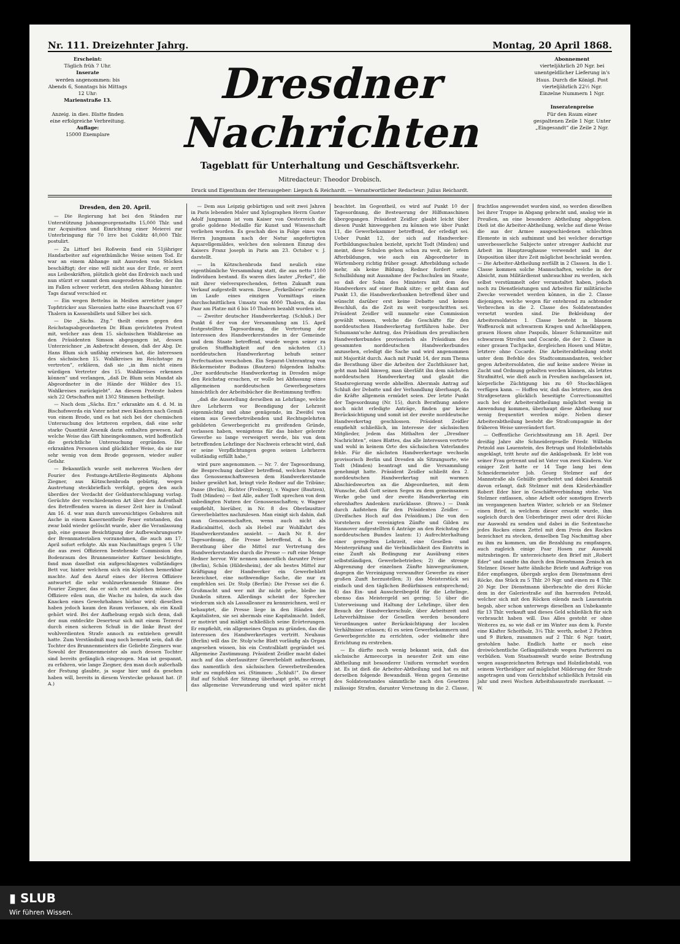Nr. 111. Dreizehnter Jahrg. Montag, 20 April 1868.
Erscheint:
Täglich früh 7 Uhr.
Inserate
werden angenommen: bis Abends 6, Sonntags bis Mittags 12 Uhr:
Marienstraße 13.
Anzeig. in dies. Blatte finden eine erfolgreiche Verbreitung.
Auflage:
15000 Exemplare
Dresdner Nachrichten
Tageblatt für Unterhaltung und Geschäftsverkehr.
Mitredacteur: Theodor Drobisch.
Abonnement
vierteljährlich 20 Ngr. bei unentgeldlicher Lieferung in's Haus. Durch die Königl. Post vierteljährlich 22½ Ngr. Einzelne Nummern 1 Ngr.
Inseratenpreise
Für den Raum einer gespaltenen Zeile 1 Ngr. Unter „Eingesandt“ die Zeile 2 Ngr.
Druck und Eigenthum der Herausgeber: Liepsch & Reichardt. — Verantwortlicher Redacteur: Julius Reichardt.
Dresden, den 20. April.
— Die Regierung hat bei den Ständen zur Unterstützung Johanngeorgenstadts 15,000 Thlr. und zur Acquisition und Einrichtung einer Meierei zur Unterbringung für 70 Irre bei Colditz 40,000 Thlr. postulirt.
— Zu Littorf bei Roßwein fand ein 51jähriger Handarbeiter auf eigenthümliche Weise seinen Tod. Er war an einem Abhange mit Ausroden von Stöcken beschäftigt; der eine will nicht aus der Erde, er zerrt aus Leibeskräften, plötzlich giebt das Erdreich nach und nun stürzt er sammt dem ausgerodeten Stocke, der ihn im Fallen schwer verletzt, den steilen Abhang hinunter. Tags darauf verschied er.
— Ein wegen Bettelns in Meißen arretirter junger Topfstricker aus Slavonien hatte eine Baarschaft von 67 Thalern in Kassenbillets und Silber bei sich.
— Die „Sächs. Ztg.“ theilt einen gegen den Reichstagsabgeordneten Dr. Blum gerichteten Protest mit, welcher aus dem 15. sächsischen Wahlkreise an den Präsidenten Simson abgegangen ist, dessen Unterzeichner „in Anbetracht dessen, daß der Abg. Dr. Hans Blum sich unfähig erwiesen hat, die Interessen des sächsischen 15. Wahlkreises im Reichstage zu vertreten“, erklären, daß sie „in ihm nicht einen würdigen Vertreter des 15. Wahlkreises erkennen können“ und verlangen, „daß Dr. Blum sein Mandat als Abgeordneter in die Hände der Wähler des 15. Wahlkreises zurückgiebt“. An diesem Proteste haben sich 22 Ortschaften mit 1302 Stimmen betheiligt.
— Nach dem „Sächs. Erz.“ erkrankte am 4. d. M. in Bischofswerda ein Vater nebst zwei Kindern nach Genuß von einem Brode, und es hat sich bei der chemischen Untersuchung des letzteren ergeben, daß eine sehr starke Quantität Arsenik darin enthalten gewesen. Auf welche Weise das Gift hineingekommen, wird hoffentlich die gerichtliche Untersuchung ergründen. Die erkrankten Personen sind glücklicher Weise, da sie nur sehr wenig von dem Brode gegessen, wieder außer Gefahr.
— Bekanntlich wurde seit mehreren Wochen der Fourier des Festungs-Artillerie-Regiments Alphons Ziegner, aus Kötzschenbroda gebürtig, wegen Austretung steckbrieflich verfolgt, gegen den auch überdies der Verdacht der Geldunterschlagung vorlag. Gerüchte der verschiedensten Art über den Aufenthalt des Betreffenden waren in dieser Zeit hier in Umlauf. Am 16. d. war nun durch unvorsichtiges Gebahren mit Asche in einem Kasernentheile Feuer entstanden, das zwar bald wieder gelöscht wurde, aber die Veranlassung gab, eine genaue Besichtigung der Aufbewahrungsorte der Brennmaterialien vorzunehmen, die auch am 17. April sofort erfolgte. Als nun Nachmittags gegen 5 Uhr die aus zwei Offizieren bestehende Commission den Bodenraum des Brunnenmeister Kuttner besichtigte, fand man daselbst ein aufgeschlagenes vollständiges Bett vor, hinter welchem sich ein Köpfchen bemerkbar machte. Auf den Anruf eines der Herren Offiziere antwortet die sehr wohlzuerkennende Stimme des Fourier Ziegner, das er sich erst anziehen müsse. Die Offiziere eilen nun, die Wache zu holen, da auch das Knacken eines Gewehrhahnes hörbar wird; dieselben haben jedoch kaum den Raum verlassen, als ein Knall gehört wird. Bei der Aufhebung ergab sich denn, daß der nun entdeckte Deserteur sich mit einem Terzerol durch einen sicheren Schuß in die linke Brust der wohlverdienten Strafe annoch zu entziehen gewußt hatte. Zum Verständniß mag noch bemerkt sein, daß die Tochter des Brunnenmeisters die Geliebte Ziegners war. Sowohl der Brunnenmeister als auch dessen Tochter sind bereits gefänglich eingezogen. Man ist gespannt, zu erfahren, wie lange Ziegner, den man doch außerhalb der Festung glaubte, ja sogar hier und da gesehen haben will, bereits in diesem Verstecke gehaust hat. (P. A.)
— Dem aus Leipzig gebürtigen und seit zwei Jahren in Paris lebenden Maler und Xylographen Herrn Gustav Adolf Jungmann ist vom Kaiser von Oesterreich die große goldene Medaille für Kunst und Wissenschaft verliehen worden. Es geschah dies in Folge eines von Herrn Jungmann nach der Natur angefertigten Aquarellgemäldes, welches den solennen Einzug des Kaisers Franz Joseph in Paris am 23. October v. J. darstellt.
— In Kötzschenbroda fand neulich eine eigenthümliche Versammlung statt, die aus netto 1100 Individuen bestand. Es waren dies lauter „Ferkel“, die mit ihrer vielversprechenden, fetten Zukunft zum Verkauf aufgestellt waren. Diese „Ferkelbörse“ erzielte im Laufe eines einzigen Vormittags einen durchschnittlichen Umsatz von 4000 Thalern, da das Paar am Platze mit 6 bis 10 Thalern bezahlt worden ist.
— Zweiter deutscher Handwerkertag. (Schluß.) Der Punkt 6 der von der Versammlung am 15. April festgestellten Tagesordnung, die Vertretung der Interessen des Handwerkerstandes in der Gemeinde und dem Staate betreffend, wurde wegen seiner zu großen Stoffhaltigkeit auf den nächsten (3.) norddeutschen Handwerkertag behufs seiner Perfectuation verschoben. Ein Separat-Unterantrag von Bäckermeister Bodinus (Bautzen) folgenden Inhalts: „Der norddeutsche Handwerkertag in Dresden möge den Reichstag ersuchen, er wolle bei Abfassung eines allgemeinen norddeutschen Gewerbegesetzes hinsichtlich der Arbeitsbücher die Bestimmung treffen:
„daß die Ausstellung derselben an Lehrlinge, welche ihre Lehrherrn vor Beendigung der Lehrzeit eigenmächtig und ohne genügende, im Zweifel von einem aus Gewerbetreibenden und Rechtsgelehrten gebildeten Gewerbegericht zu greifenden Gründe, verlassen haben, wenigstens für das bisher gelernte Gewerbe so lange verweigert werde, bis von dem betreffenden Lehrlinge der Nachweis erbracht wird, daß er seine Verpflichtungen gegen seinen Lehrherrn vollständig erfüllt habe,“
wird pure angenommen. — Nr. 7. der Tagesordnung, die Besprechung darüber betreffend, welchen Nutzen das Genossenschaftswesen dem Handwerkerstande bisher gewährt hat, bringt viele Redner auf die Tribüne; Panse (Berlin), Richter (Freiberg), v. Wagner (Bautzen), Todt (Minden) — fast Alle, außer Todt sprechen von dem unbedingten Nutzen der Genossenschaften; v. Wagner empfiehlt, hierüber, in Nr. 8 des Oberlausitzer Gewerbeblattes nachzulesen. Man einigt sich dahin, daß man Genossenschaften, wenn auch nicht als Radicalmittel, doch als Hebel zur Wohlfahrt des Handwerkerstandes ansieht. — Auch Nr. 8. der Tagesordnung, die Presse betreffend, d. h. die Berathung über die Mittel zur Vertretung des Handwerkerstandes durch die Presse — ruft eine Menge Redner hervor. Wir nennen namentlich darunter Peiser (Berlin), Schön (Hildesheim), der als bestes Mittel zur Kräftigung der Handwerker ein Gewerbeblatt bezeichnet, eine nothwendige Sache, die nur zu empfehlen sei. Dr. Stolp (Berlin): Die Presse sei die 6. Großmacht und wer mit ihr nicht gehe, bleibe im Dunkeln sitzen. Allerdings scheint der Sprecher wiederum sich als Lassalleaner zu kennzeichnen, weil er behauptet, die Presse liege in den Händen der Kapitalisten, sie sei abermals eine Kapitalmacht. Indeß, er motivirt und mäßigt schließlich seine Erörterungen. Er empfiehlt, ein allgemeines Organ zu gründen, das die Interessen des Handwerkertages vertritt. Neuhaus (Berlin) will das Dr. Stolp'sche Blatt vorläufig als Organ angesehen wissen, bis ein Centralblatt gegründet sei. Allgemeine Zustimmung. Präsident Zeidler macht dabei auch auf das oberlausitzer Gewerbeblatt aufmerksam, das namentlich den sächsischen Gewerbetreibenden sehr zu empfehlen sei. (Stimmen: „Schluß!“. Da dieser Ruf auf Schluß der Sitzung überhaupt geht, so erregt das allgemeine Verwunderung und wird später nicht beachtet. Im Gegentheil, es wird auf Punkt 10 der Tagesordnung, die Besteuerung der Hilfsmaschinen übergegangen. Präsident Zeidler glaubt leicht über diesen Punkt hinweggehen zu können wie über Punkt 11, die Gewerbekammer betreffend, der erledigt sei. Ueber Punkt 12, der sich auf Handwerker-Fortbildungsschulen bezieht, spricht Todt (Minden) und meint, diese Schulen gehen schon zu weit, sie liefern Afterbildungen, wie auch ein Abgeordneter in Würtemberg richtig früher gesagt. Afterbildung schade mehr, als keine Bildung. Redner fordert seine Schulbildung mit Ausnahme der Fachschulen im Staate, so daß der Sohn des Ministers mit dem des Handwerkers auf einer Bank sitze; er geht dann auf Punkt 13, die Handwerkerbanken betreffend über und wünscht darüber erst keine Debatte und keinen Beschluß, da die Zeit zu weit vorgeschritten sei. Präsident Zeidler will nunmehr eine Commission gewählt wissen, welche die Geschäfte für den norddeutschen Handwerkertag fortführen habe. Der Schumann'sche Antrag, das Präsidium des preußischen Handwerkerbundes provisorisch als Präsidium des gesammten norddeutschen Handwerkerbundes anzusehen, erledigt die Sache und wird angenommen mit Majorität durch. Auch mit Punkt 14, der zum Thema die Berathung über die Arbeiten der Zuchthäuser hat, geht man bald hinweg, man überläßt ihn dem nächsten norddeutschen Handwerkertag und glaubt die Staatsregierung werde abhelfen. Abermals Antrag auf Schluß der Debatte und der Verhandlung überhaupt, da die Kräfte allgemein ermüdet seien. Der letzte Punkt der Tagesordnung (Nr. 15), durch Berathung andere noch nicht erledigte Anträge, finden gar keine Berücksichtigung und somit ist der zweite norddeutsche Handwerkertag geschlossen. Präsident Zeidler empfiehlt schließlich, im Interesse der sächsischen Mitglieder, Jedem das Mithalten der „Dresdner Nachrichten“, eines Blattes, das alle Interessen vertrete und wohl in keinem Orte des sächsischen Vaterlandes fehle. Für die nächsten Handwerkertage wechseln provisorisch Berlin und Dresden als Sitzungsorte, wie Todt (Minden) beantragt und die Versammlung genehmigt hatte. Präsident Zeidler schließt den 2. norddeutschen Handwerkertag mit warmen Abschiedsworten an die Abgeordneten, mit dem Wunsche, daß Gott seinen Segen zu dem gemeinsamen Werke gebe und der zweite Handwerkertag ein ehrenhaftes Andenken zurücklasse. (Bravo.) — Dank durch Aufstehen für den Präsidenten Zeidler. — (Dreifaches Hoch auf das Präsidium.) Die von den Vorstehern der vereinigten Zünfte und Gilden zu Hannover aufgestellten 6 Anträge an den Reichstag des norddeutschen Bundes lauten: 1) Aufrechterhaltung einer geregelten Lehrzeit, eine Gesellen- und Meisterprüfung und die Verbindlichkeit des Eintritts in eine Zunft als Bedingung zur Ausübung eines selbstständigen, Gewerbebetriebes; 2) die strenge Abgrenzung der einzelnen Zünfte hinwegzuräumen, dagegen die Vereinigung verwandter Gewerbe zu einer großen Zunft herzustellen; 3) das Meisterstück sei einfach und den täglichen Bedürfnissen entsprechend; 4) das Ein- und Ausschreibegeld für die Lehrlinge, ebenso das Meistergeld sei gering; 5) über die Unterweisung und Haltung der Lehrlinge, über den Besuch der Handwerkerschule, über Arbeitszeit und Lehrverhältnisse der Gesellen werden besondere Verordnungen unter Berücksichtigung der localen Verhältnisse erlassen; 6) es seien Gewerbekammern und Gewerbegerichte zu errichten, oder vielmehr ihre Errichtung zu erstreben.
— Es dürfte noch wenig bekannt sein, daß das sächsische Armeecorps in neuester Zeit um eine Abtheilung mit besonderer Uniform vermehrt worden ist. Es ist dieß die Arbeiter-Abtheilung und hat es mit derselben folgende Bewandniß. Wenn gegen Gemeine des Soldatenstandes sämmtliche nach den Gesetzen zulässige Strafen, darunter Versetzung in die 2. Classe, fruchtlos angewendet worden sind, so werden dieselben bei ihrer Truppe in Abgang gebracht und, analog wie in Preußen, an eine besondere Abtheilung abgegeben. Dieß ist die Arbeiter-Abtheilung, welche auf diese Weise die aus der Armee ausgeschiedenen schlechten Elemente in sich aufnimmt und bei welcher derartige unverbesserliche Subjecte unter strenger Aufsicht zur Arbeit im Hauptzeughause verwendet und in der Disposition über ihre Zeit möglichst beschränkt werden. — Die Arbeiter-Abtheilung zerfällt in 2 Classen. In die 1. Classe kommen solche Mannschaften, welche in der Absicht, zum Militärdienst unbrauchbar zu werden, sich selbst verstümmelt oder verunstaltet haben, jedoch noch zu Dienstleistungen und Arbeiten für militärische Zwecke verwendet werden können, in die 2. Classe diejenigen, welche wegen für entehrend zu achtender Verbrechen in die 2. Classe des Soldatenstandes versetzt worden sind. Die Bekleidung der Arbeitersoldaten 1. Classe besteht in blauem Waffenrock mit schwarzem Kragen und Achselklappen, grauen Hosen ohne Paspoils, blauer Schirmmütze mit schwarzem Streifen und Cocarde, die der 2. Classe in einer grauen Tuchjacke, dergleichen Hosen und Mütze, letztere ohne Cocarde. Die Arbeiterabtheilung steht unter dem Befehle des Stadtcommandanten, welcher gegen Arbeitersoldaten, die auf keine andere Weise in Zucht und Ordnung gehalten werden können, als letztes Strafmittel, wie dieß auch in Preußen nachgelassen ist, körperliche Züchtigung bis zu 40 Stockschlägen verfügen kann. — Hoffen wir, daß das letztere, aus den Strafgesetzen glücklich beseitigte Correctionsmittel auch bei der Arbeiterabtheilung möglichst wenig in Anwendung kommen, überhaupt diese Abtheilung nur wenig frequentirt werden möge. Neben dieser Arbeiterabtheilung besteht die Strafcompagnie in der früheren Weise unverändert fort.
— Oeffentliche Gerichtssitzung am 18. April. Der dreißig Jahre alte Schneidergeselle Friedr. Wilhelm Petzold aus Lauenstein, des Betrugs und Holzdiebstahls angeklagt, tritt heute auf die Anklagebank. Er lebt von seiner Frau getrennt und ist Vater von zwei Kindern. Vor einiger Zeit hatte er 14 Tage lang bei dem Schneidermeister Joh. Georg Stelzner auf der Mannstraße als Gehülfe gearbeitet und dabei Kenntniß davon erlangt, daß Stelzner mit dem Kleiderhändler Robert Eder hier in Geschäftsverbindung stehe. Von Stelzner entlassen, ohne Arbeit oder sonstigen Erwerb im vergangenen harten Winter, schrieb er an Stelzner einen Brief, in welchem dieser ersucht wurde, ihm sogleich durch den Ueberbringer zwei oder drei Röcke zur Auswahl zu senden und dabei in die Seitentasche jedes Rockes einen Zettel mit dem Preis des Rockes bezeichnet zu stecken, denselben Tag Nachmittag aber zu ihm zu kommen, um die Bezahlung zu empfangen, auch zugleich einige Paar Hosen zur Auswahl mitzubringen. Er unterzeichnete den Brief mit „Robert Eder“ und sandte ihn durch den Dienstmann Zenisch an Stelzner. Dieser hatte ähnliche Briefe und Aufträge von Eder empfangen, übergab arglos dem Dienstmann drei Röcke, das Stück zu 5 Thlr. 20 Ngr. und einen zu 4 Thlr. 20 Ngr. Der Dienstmann überbrachte die drei Röcke dem in der Galeriestraße auf ihn harrenden Petzold, welcher sich mit den Röcken eilends nach Lauenstein begab, aber schon unterwegs dieselben an Unbekannte für 13 Thlr. verkauft und dieses Geld schließlich für sich verbraucht haben will. Das Alles gesteht er ohne Weiteres zu, so wie daß er im Winter aus dem k. Forste eine Klafter Scheitholz, 3¼ Thlr. werth, nebst 2 Fichten und 9 Birken, zusammen auf 2 Thlr. 6 Ngr. taxirt, gestohlen habe. Endlich hatte er noch eine dreiwöchentliche Gefängnißstrafe wegen Partiererei zu verbüßen. Vom Staatsanwalt wurde seine Bestrafung wegen ausgezeichneten Betrugs und Holzdiebstahl, von seinem Vertheidiger auf möglichst Milderung der Strafe angetragen und vom Gerichtshof schließlich Petzold ein Jahr und zwei Wochen Arbeitshausstrafe zuerkannt. — W.
▮ SLUB
Wir führen Wissen.